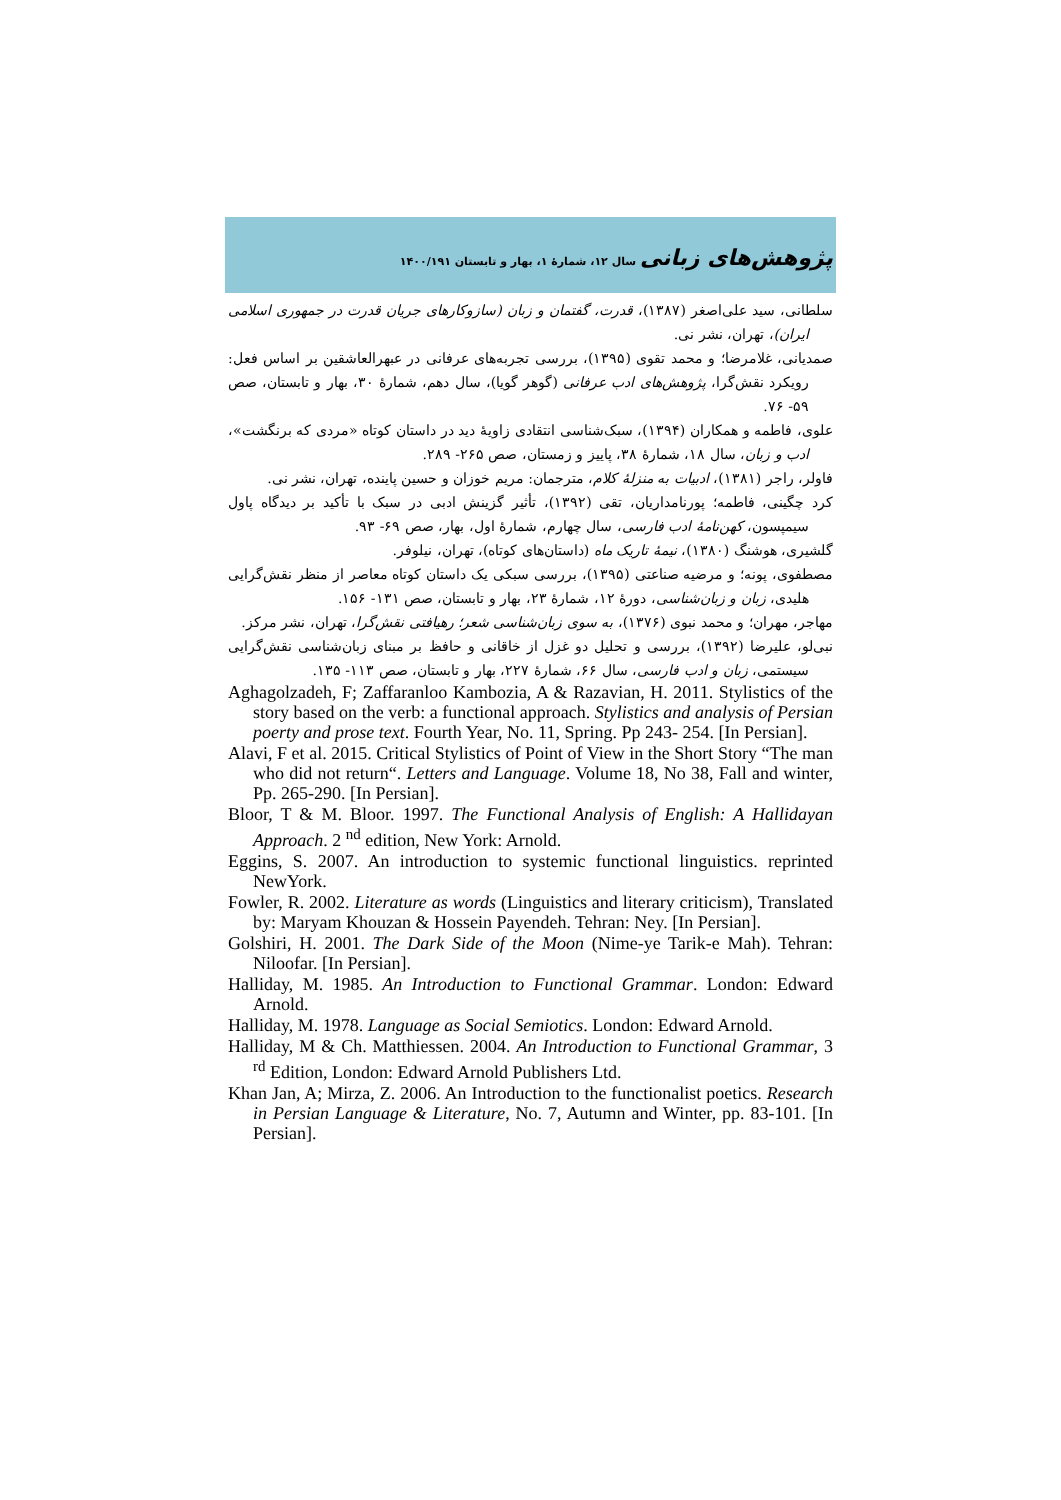پژوهش‌های زبانی سال ۱۲، شمارهٔ ۱، بهار و تابستان ۱۴۰۰/۱۹۱
سلطانی، سید علی‌اصغر (۱۳۸۷)، قدرت، گفتمان و زبان (سازوکارهای جریان قدرت در جمهوری اسلامی ایران)، تهران، نشر نی.
صمدیانی، غلامرضا؛ و محمد تقوی (۱۳۹۵)، بررسی تجربه‌های عرفانی در عبهرالعاشقین بر اساس فعل: رویکرد نقش‌گرا، پژوهش‌های ادب عرفانی (گوهر گویا)، سال دهم، شمارهٔ ۳۰، بهار و تابستان، صص ۵۹- ۷۶.
علوی، فاطمه و همکاران (۱۳۹۴)، سبک‌شناسی انتقادی زاویهٔ دید در داستان کوتاه «مردی که برنگشت»، ادب و زبان، سال ۱۸، شمارهٔ ۳۸، پاییز و زمستان، صص ۲۶۵- ۲۸۹.
فاولر، راجر (۱۳۸۱)، ادبیات به منزلهٔ کلام، مترجمان: مریم خوزان و حسین پاینده، تهران، نشر نی.
کرد چگینی، فاطمه؛ پورنامداریان، تقی (۱۳۹۲)، تأثیر گزینش ادبی در سبک با تأکید بر دیدگاه پاول سیمپسون، کهن‌نامهٔ ادب فارسی، سال چهارم، شمارهٔ اول، بهار، صص ۶۹- ۹۳.
گلشیری، هوشنگ (۱۳۸۰)، نیمهٔ تاریک ماه (داستان‌های کوتاه)، تهران، نیلوفر.
مصطفوی، پونه؛ و مرضیه صناعتی (۱۳۹۵)، بررسی سبکی یک داستان کوتاه معاصر از منظر نقش‌گرایی هلیدی، زبان و زبان‌شناسی، دورهٔ ۱۲، شمارهٔ ۲۳، بهار و تابستان، صص ۱۳۱- ۱۵۶.
مهاجر، مهران؛ و محمد نبوی (۱۳۷۶)، به سوی زبان‌شناسی شعر؛ رهیافتی نقش‌گرا، تهران، نشر مرکز.
نبی‌لو، علیرضا (۱۳۹۲)، بررسی و تحلیل دو غزل از خاقانی و حافظ بر مبنای زبان‌شناسی نقش‌گرایی سیستمی، زبان و ادب فارسی، سال ۶۶، شمارهٔ ۲۲۷، بهار و تابستان، صص ۱۱۳- ۱۳۵.
Aghagolzadeh, F; Zaffaranloo Kambozia, A & Razavian, H. 2011. Stylistics of the story based on the verb: a functional approach. Stylistics and analysis of Persian poerty and prose text. Fourth Year, No. 11, Spring. Pp 243- 254. [In Persian].
Alavi, F et al. 2015. Critical Stylistics of Point of View in the Short Story “The man who did not return“. Letters and Language. Volume 18, No 38, Fall and winter, Pp. 265-290. [In Persian].
Bloor, T & M. Bloor. 1997. The Functional Analysis of English: A Hallidayan Approach. 2 <sup>nd</sup> edition, New York: Arnold.
Eggins, S. 2007. An introduction to systemic functional linguistics. reprinted NewYork.
Fowler, R. 2002. Literature as words (Linguistics and literary criticism), Translated by: Maryam Khouzan & Hossein Payendeh. Tehran: Ney. [In Persian].
Golshiri, H. 2001. The Dark Side of the Moon (Nime-ye Tarik-e Mah). Tehran: Niloofar. [In Persian].
Halliday, M. 1985. An Introduction to Functional Grammar. London: Edward Arnold.
Halliday, M. 1978. Language as Social Semiotics. London: Edward Arnold.
Halliday, M & Ch. Matthiessen. 2004. An Introduction to Functional Grammar, 3 <sup>rd</sup> Edition, London: Edward Arnold Publishers Ltd.
Khan Jan, A; Mirza, Z. 2006. An Introduction to the functionalist poetics. Research in Persian Language & Literature, No. 7, Autumn and Winter, pp. 83-101. [In Persian].